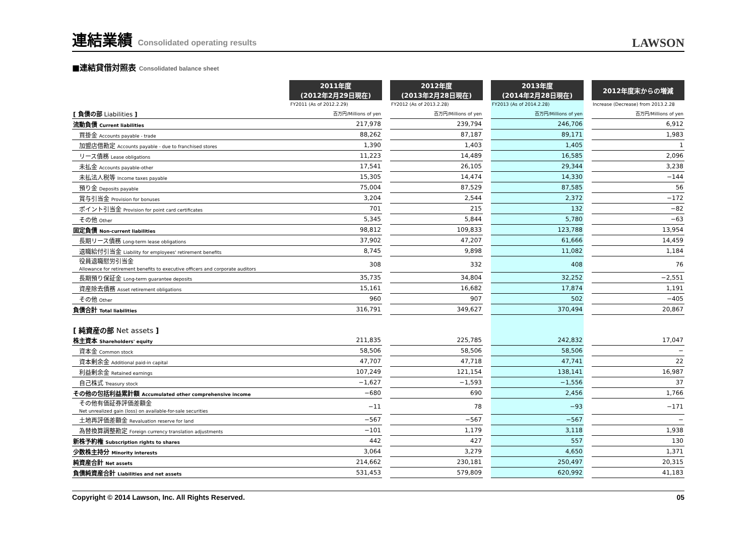連結業績 Consolidated operating results
LAWSON
■連結貸借対照表 Consolidated balance sheet
| | 2011年度 (2012年2月29日現在) | | 2012年度 (2013年2月28日現在) | | 2013年度 (2014年2月28日現在) | | 2012年度末からの増減 |
| | FY2011 (As of 2012.2.29) | | FY2012 (As of 2013.2.28) | | FY2013 (As of 2014.2.28) | | Increase (Decrease) from 2013.2.28 |
| [ 負債の部 Liabilities ] | 百万円/Millions of yen | | 百万円/Millions of yen | | 百万円/Millions of yen | | 百万円/Millions of yen |
| 流動負債 Current liabilities | 217,978 | | 239,794 | | 246,706 | | 6,912 |
| 買掛金 Accounts payable - trade | 88,262 | | 87,187 | | 89,171 | | 1,983 |
| 加盟店借勘定 Accounts payable - due to franchised stores | 1,390 | | 1,403 | | 1,405 | | 1 |
| リース債務 Lease obligations | 11,223 | | 14,489 | | 16,585 | | 2,096 |
| 未払金 Accounts payable-other | 17,541 | | 26,105 | | 29,344 | | 3,238 |
| 未払法人税等 Income taxes payable | 15,305 | | 14,474 | | 14,330 | | −144 |
| 預り金 Deposits payable | 75,004 | | 87,529 | | 87,585 | | 56 |
| 賞与引当金 Provision for bonuses | 3,204 | | 2,544 | | 2,372 | | −172 |
| ポイント引当金 Provision for point card certificates | 701 | | 215 | | 132 | | −82 |
| その他 Other | 5,345 | | 5,844 | | 5,780 | | −63 |
| 固定負債 Non-current liabilities | 98,812 | | 109,833 | | 123,788 | | 13,954 |
| 長期リース債務 Long-term lease obligations | 37,902 | | 47,207 | | 61,666 | | 14,459 |
| 退職給付引当金 Liability for employees' retirement benefits | 8,745 | | 9,898 | | 11,082 | | 1,184 |
| 役員退職慰労引当金 Allowance for retirement benefits to executive officers and corporate auditors | 308 | | 332 | | 408 | | 76 |
| 長期預り保証金 Long-term guarantee deposits | 35,735 | | 34,804 | | 32,252 | | −2,551 |
| 資産除去債務 Asset retirement obligations | 15,161 | | 16,682 | | 17,874 | | 1,191 |
| その他 Other | 960 | | 907 | | 502 | | −405 |
| 負債合計 Total liabilities | 316,791 | | 349,627 | | 370,494 | | 20,867 |
| [ 純資産の部 Net assets ] | | | | | | | |
| 株主資本 Shareholders' equity | 211,835 | | 225,785 | | 242,832 | | 17,047 |
| 資本金 Common stock | 58,506 | | 58,506 | | 58,506 | | − |
| 資本剰余金 Additional paid-in capital | 47,707 | | 47,718 | | 47,741 | | 22 |
| 利益剰余金 Retained earnings | 107,249 | | 121,154 | | 138,141 | | 16,987 |
| 自己株式 Treasury stock | −1,627 | | −1,593 | | −1,556 | | 37 |
| その他の包括利益累計額 Accumulated other comprehensive income | −680 | | 690 | | 2,456 | | 1,766 |
| その他有価証券評価差額金 Net unrealized gain (loss) on available-for-sale securities | −11 | | 78 | | −93 | | −171 |
| 土地再評価差額金 Revaluation reserve for land | −567 | | −567 | | −567 | | − |
| 為替換算調整勘定 Foreign currency translation adjustments | −101 | | 1,179 | | 3,118 | | 1,938 |
| 新株予約権 Subscription rights to shares | 442 | | 427 | | 557 | | 130 |
| 少数株主持分 Minority interests | 3,064 | | 3,279 | | 4,650 | | 1,371 |
| 純資産合計 Net assets | 214,662 | | 230,181 | | 250,497 | | 20,315 |
| 負債純資産合計 Liabilities and net assets | 531,453 | | 579,809 | | 620,992 | | 41,183 |
Copyright © 2014 Lawson, Inc. All Rights Reserved. 05